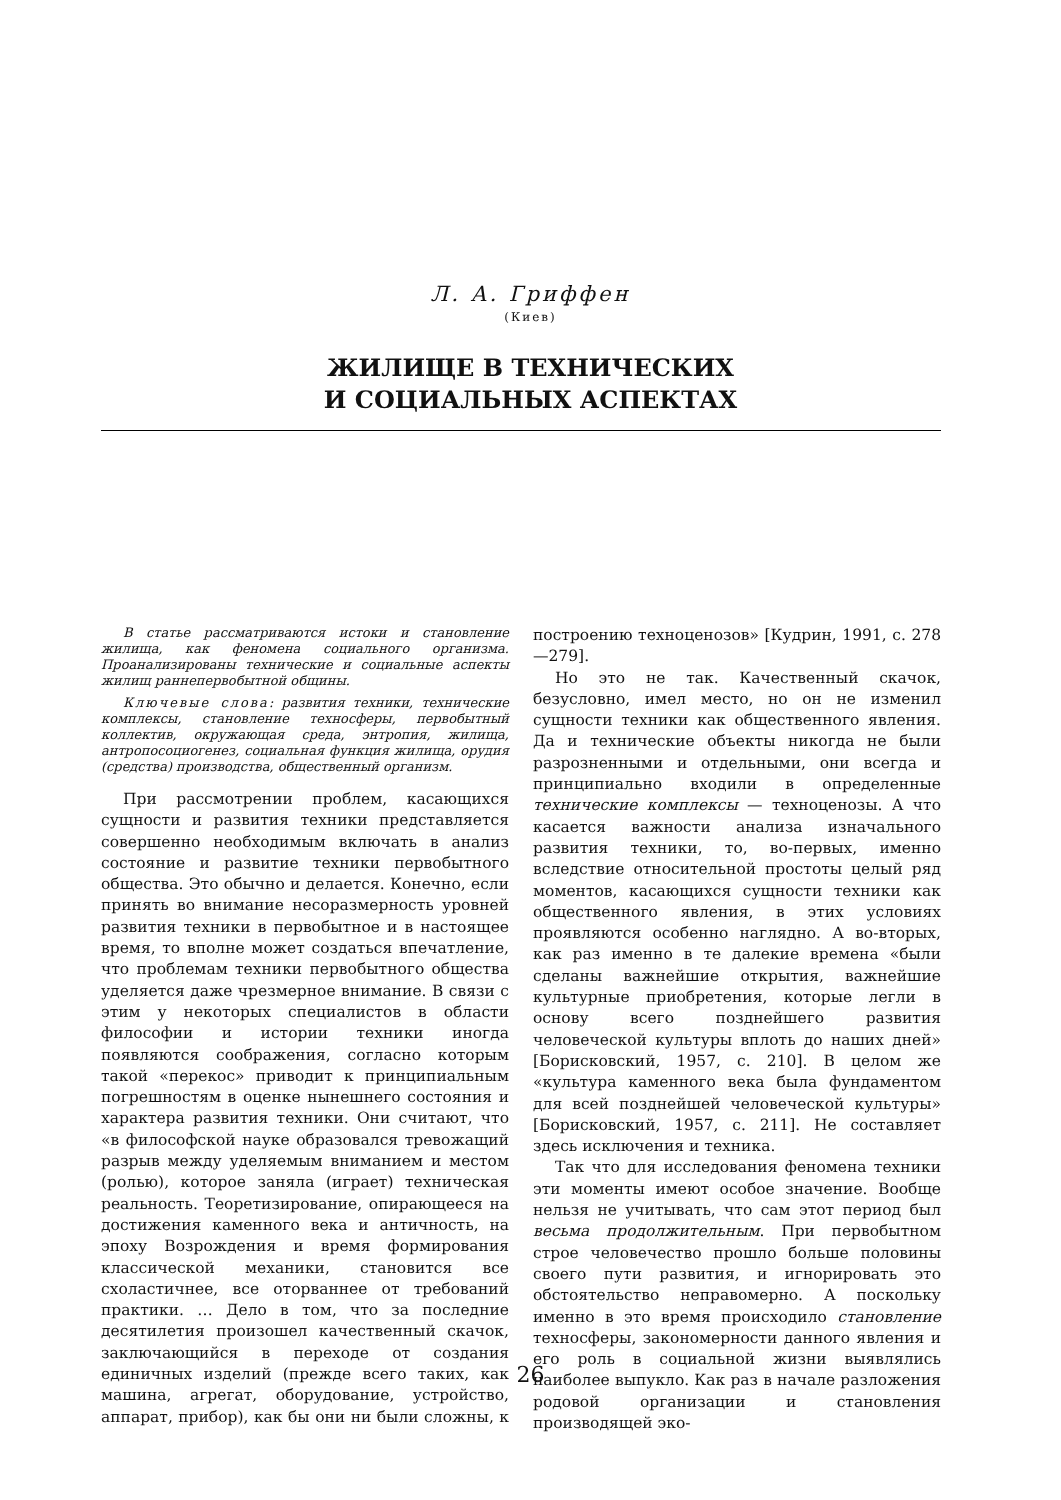Л. А. Гриффен
(Киев)
ЖИЛИЩЕ В ТЕХНИЧЕСКИХ
И СОЦИАЛЬНЫХ АСПЕКТАХ
В статье рассматриваются истоки и становление жилища, как феномена социального организма. Проанализированы технические и социальные аспекты жилищ раннепервобытной общины.
Ключевые слова: развития техники, технические комплексы, становление техносферы, первобытный коллектив, окружающая среда, энтропия, жилища, антропосоциогенез, социальная функция жилища, орудия (средства) производства, общественный организм.
При рассмотрении проблем, касающихся сущности и развития техники представляется совершенно необходимым включать в анализ состояние и развитие техники первобытного общества. Это обычно и делается. Конечно, если принять во внимание несоразмерность уровней развития техники в первобытное и в настоящее время, то вполне может создаться впечатление, что проблемам техники первобытного общества уделяется даже чрезмерное внимание. В связи с этим у некоторых специалистов в области философии и истории техники иногда появляются соображения, согласно которым такой «перекос» приводит к принципиальным погрешностям в оценке нынешнего состояния и характера развития техники. Они считают, что «в философской науке образовался тревожащий разрыв между уделяемым вниманием и местом (ролью), которое заняла (играет) техническая реальность. Теоретизирование, опирающееся на достижения каменного века и античность, на эпоху Возрождения и время формирования классической механики, становится все схоластичнее, все оторваннее от требований практики. … Дело в том, что за последние десятилетия произошел качественный скачок, заключающийся в переходе от создания единичных изделий (прежде всего таких, как машина, агрегат, оборудование, устройство, аппарат, прибор), как бы они ни были сложны, к построению техноценозов» [Кудрин, 1991, с. 278—279].
Но это не так. Качественный скачок, безусловно, имел место, но он не изменил сущности техники как общественного явления. Да и технические объекты никогда не были разрозненными и отдельными, они всегда и принципиально входили в определенные технические комплексы — техноценозы. А что касается важности анализа изначального развития техники, то, во-первых, именно вследствие относительной простоты целый ряд моментов, касающихся сущности техники как общественного явления, в этих условиях проявляются особенно наглядно. А во-вторых, как раз именно в те далекие времена «были сделаны важнейшие открытия, важнейшие культурные приобретения, которые легли в основу всего позднейшего развития человеческой культуры вплоть до наших дней» [Борисковский, 1957, с. 210]. В целом же «культура каменного века была фундаментом для всей позднейшей человеческой культуры» [Борисковский, 1957, с. 211]. Не составляет здесь исключения и техника.
Так что для исследования феномена техники эти моменты имеют особое значение. Вообще нельзя не учитывать, что сам этот период был весьма продолжительным. При первобытном строе человечество прошло больше половины своего пути развития, и игнорировать это обстоятельство неправомерно. А поскольку именно в это время происходило становление техносферы, закономерности данного явления и его роль в социальной жизни выявлялись наиболее выпукло. Как раз в начале разложения родовой организации и становления производящей эко-
26